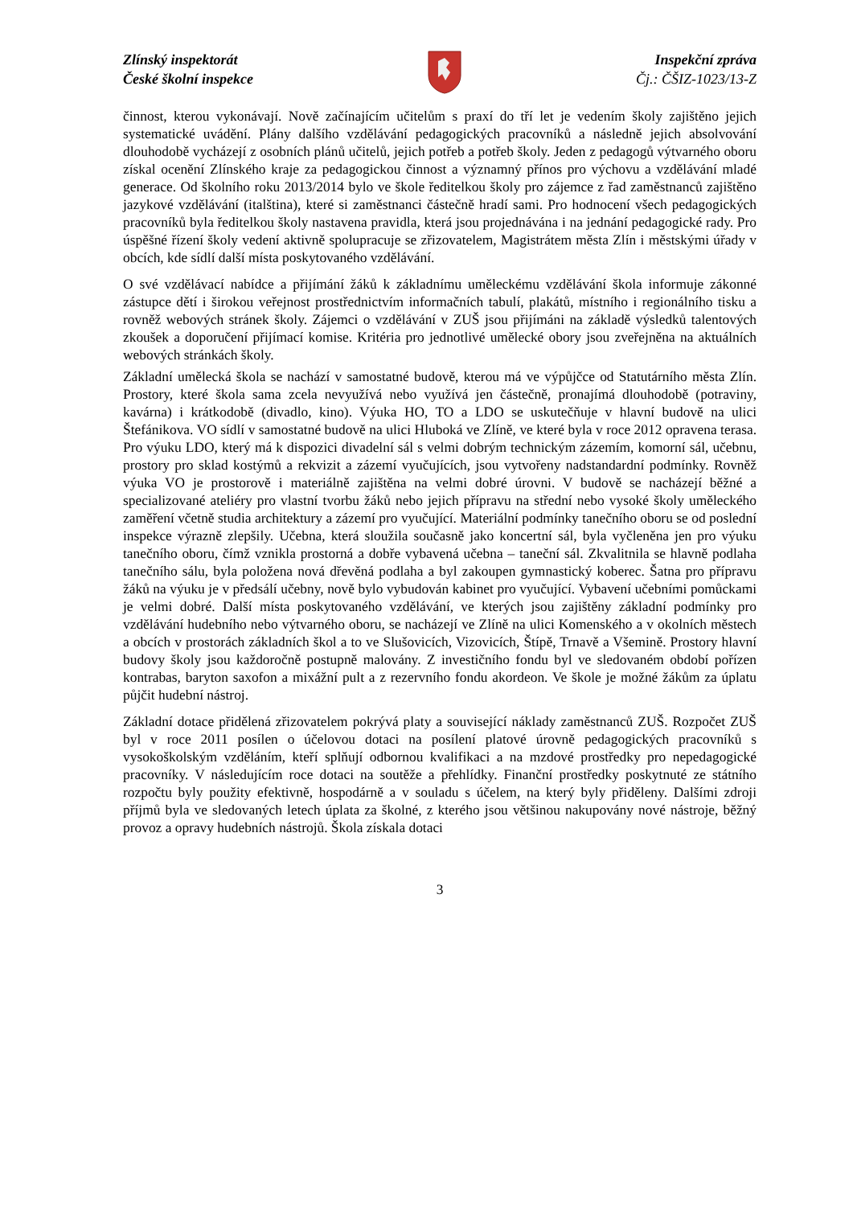Zlínský inspektorát
České školní inspekce
Inspekční zpráva
Čj.: ČŠIZ-1023/13-Z
činnost, kterou vykonávají. Nově začínajícím učitelům s praxí do tří let je vedením školy zajištěno jejich systematické uvádění. Plány dalšího vzdělávání pedagogických pracovníků a následně jejich absolvování dlouhodobě vycházejí z osobních plánů učitelů, jejich potřeb a potřeb školy. Jeden z pedagogů výtvarného oboru získal ocenění Zlínského kraje za pedagogickou činnost a významný přínos pro výchovu a vzdělávání mladé generace. Od školního roku 2013/2014 bylo ve škole ředitelkou školy pro zájemce z řad zaměstnanců zajištěno jazykové vzdělávání (italština), které si zaměstnanci částečně hradí sami. Pro hodnocení všech pedagogických pracovníků byla ředitelkou školy nastavena pravidla, která jsou projednávána i na jednání pedagogické rady. Pro úspěšné řízení školy vedení aktivně spolupracuje se zřizovatelem, Magistrátem města Zlín i městskými úřady v obcích, kde sídlí další místa poskytovaného vzdělávání.
O své vzdělávací nabídce a přijímání žáků k základnímu uměleckému vzdělávání škola informuje zákonné zástupce dětí i širokou veřejnost prostřednictvím informačních tabulí, plakátů, místního i regionálního tisku a rovněž webových stránek školy. Zájemci o vzdělávání v ZUŠ jsou přijímáni na základě výsledků talentových zkoušek a doporučení přijímací komise. Kritéria pro jednotlivé umělecké obory jsou zveřejněna na aktuálních webových stránkách školy.
Základní umělecká škola se nachází v samostatné budově, kterou má ve výpůjčce od Statutárního města Zlín. Prostory, které škola sama zcela nevyužívá nebo využívá jen částečně, pronajímá dlouhodobě (potraviny, kavárna) i krátkodobě (divadlo, kino). Výuka HO, TO a LDO se uskutečňuje v hlavní budově na ulici Štefánikova. VO sídlí v samostatné budově na ulici Hluboká ve Zlíně, ve které byla v roce 2012 opravena terasa. Pro výuku LDO, který má k dispozici divadelní sál s velmi dobrým technickým zázemím, komorní sál, učebnu, prostory pro sklad kostýmů a rekvizit a zázemí vyučujících, jsou vytvořeny nadstandardní podmínky. Rovněž výuka VO je prostorově i materiálně zajištěna na velmi dobré úrovni. V budově se nacházejí běžné a specializované ateliéry pro vlastní tvorbu žáků nebo jejich přípravu na střední nebo vysoké školy uměleckého zaměření včetně studia architektury a zázemí pro vyučující. Materiální podmínky tanečního oboru se od poslední inspekce výrazně zlepšily. Učebna, která sloužila současně jako koncertní sál, byla vyčleněna jen pro výuku tanečního oboru, čímž vznikla prostorná a dobře vybavená učebna – taneční sál. Zkvalitnila se hlavně podlaha tanečního sálu, byla položena nová dřevěná podlaha a byl zakoupen gymnastický koberec. Šatna pro přípravu žáků na výuku je v předsálí učebny, nově bylo vybudován kabinet pro vyučující. Vybavení učebními pomůckami je velmi dobré. Další místa poskytovaného vzdělávání, ve kterých jsou zajištěny základní podmínky pro vzdělávání hudebního nebo výtvarného oboru, se nacházejí ve Zlíně na ulici Komenského a v okolních městech a obcích v prostorách základních škol a to ve Slušovicích, Vizovicích, Štípě, Trnavě a Všemině. Prostory hlavní budovy školy jsou každoročně postupně malovány. Z investičního fondu byl ve sledovaném období pořízen kontrabas, baryton saxofon a mixážní pult a z rezervního fondu akordeon. Ve škole je možné žákům za úplatu půjčit hudební nástroj.
Základní dotace přidělená zřizovatelem pokrývá platy a související náklady zaměstnanců ZUŠ. Rozpočet ZUŠ byl v roce 2011 posílen o účelovou dotaci na posílení platové úrovně pedagogických pracovníků s vysokoškolským vzděláním, kteří splňují odbornou kvalifikaci a na mzdové prostředky pro nepedagogické pracovníky. V následujícím roce dotaci na soutěže a přehlídky. Finanční prostředky poskytnuté ze státního rozpočtu byly použity efektivně, hospodárně a v souladu s účelem, na který byly přiděleny. Dalšími zdroji příjmů byla ve sledovaných letech úplata za školné, z kterého jsou většinou nakupovány nové nástroje, běžný provoz a opravy hudebních nástrojů. Škola získala dotaci
3